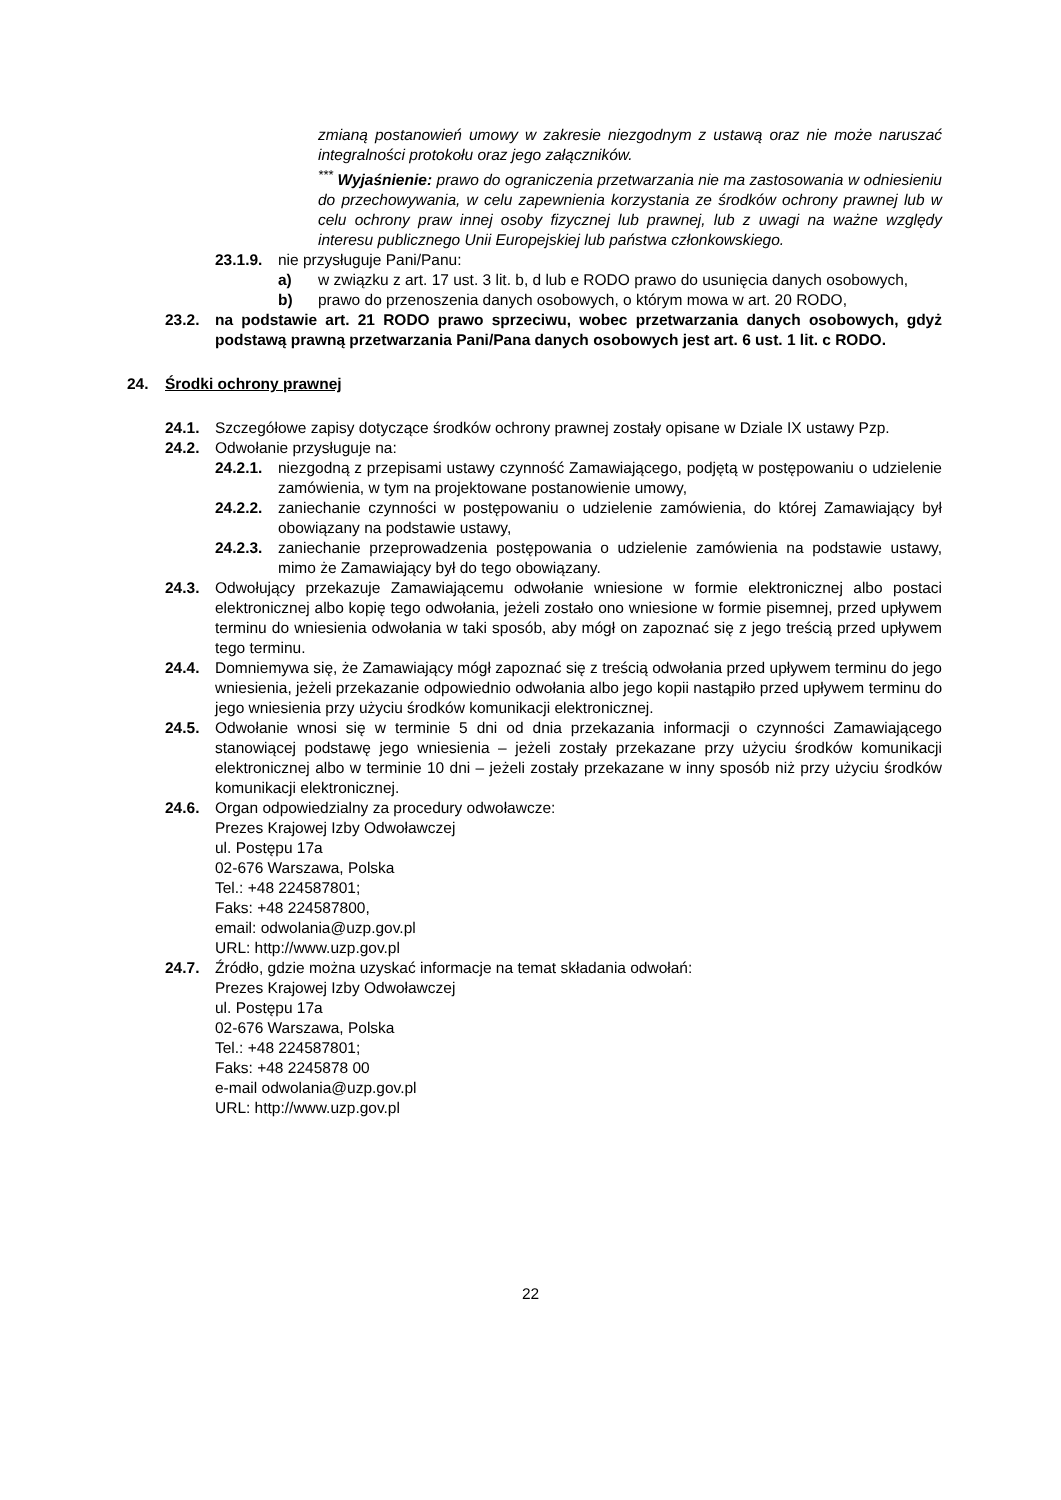zmianą postanowień umowy w zakresie niezgodnym z ustawą oraz nie może naruszać integralności protokołu oraz jego załączników.
<sup>***</sup> Wyjaśnienie: prawo do ograniczenia przetwarzania nie ma zastosowania w odniesieniu do przechowywania, w celu zapewnienia korzystania ze środków ochrony prawnej lub w celu ochrony praw innej osoby fizycznej lub prawnej, lub z uwagi na ważne względy interesu publicznego Unii Europejskiej lub państwa członkowskiego.
23.1.9. nie przysługuje Pani/Panu:
a) w związku z art. 17 ust. 3 lit. b, d lub e RODO prawo do usunięcia danych osobowych,
b) prawo do przenoszenia danych osobowych, o którym mowa w art. 20 RODO,
23.2. na podstawie art. 21 RODO prawo sprzeciwu, wobec przetwarzania danych osobowych, gdyż podstawą prawną przetwarzania Pani/Pana danych osobowych jest art. 6 ust. 1 lit. c RODO.
24. Środki ochrony prawnej
24.1. Szczegółowe zapisy dotyczące środków ochrony prawnej zostały opisane w Dziale IX ustawy Pzp.
24.2. Odwołanie przysługuje na:
24.2.1. niezgodną z przepisami ustawy czynność Zamawiającego, podjętą w postępowaniu o udzielenie zamówienia, w tym na projektowane postanowienie umowy,
24.2.2. zaniechanie czynności w postępowaniu o udzielenie zamówienia, do której Zamawiający był obowiązany na podstawie ustawy,
24.2.3. zaniechanie przeprowadzenia postępowania o udzielenie zamówienia na podstawie ustawy, mimo że Zamawiający był do tego obowiązany.
24.3. Odwołujący przekazuje Zamawiającemu odwołanie wniesione w formie elektronicznej albo postaci elektronicznej albo kopię tego odwołania, jeżeli zostało ono wniesione w formie pisemnej, przed upływem terminu do wniesienia odwołania w taki sposób, aby mógł on zapoznać się z jego treścią przed upływem tego terminu.
24.4. Domniemywa się, że Zamawiający mógł zapoznać się z treścią odwołania przed upływem terminu do jego wniesienia, jeżeli przekazanie odpowiednio odwołania albo jego kopii nastąpiło przed upływem terminu do jego wniesienia przy użyciu środków komunikacji elektronicznej.
24.5. Odwołanie wnosi się w terminie 5 dni od dnia przekazania informacji o czynności Zamawiającego stanowiącej podstawę jego wniesienia – jeżeli zostały przekazane przy użyciu środków komunikacji elektronicznej albo w terminie 10 dni – jeżeli zostały przekazane w inny sposób niż przy użyciu środków komunikacji elektronicznej.
24.6. Organ odpowiedzialny za procedury odwoławcze:
Prezes Krajowej Izby Odwoławczej
ul. Postępu 17a
02-676 Warszawa, Polska
Tel.: +48 224587801;
Faks: +48 224587800,
email: odwolania@uzp.gov.pl
URL: http://www.uzp.gov.pl
24.7. Źródło, gdzie można uzyskać informacje na temat składania odwołań:
Prezes Krajowej Izby Odwoławczej
ul. Postępu 17a
02-676 Warszawa, Polska
Tel.: +48 224587801;
Faks: +48 2245878 00
e-mail odwolania@uzp.gov.pl
URL: http://www.uzp.gov.pl
22